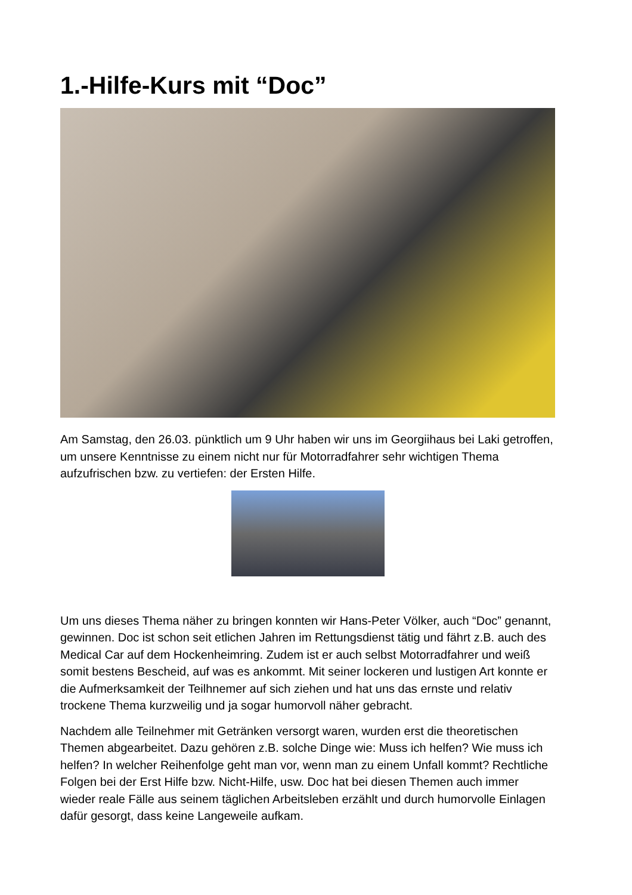1.-Hilfe-Kurs mit “Doc”
Am Samstag, den 26.03. pünktlich um 9 Uhr haben wir uns im Georgiihaus bei Laki getroffen, um unsere Kenntnisse zu einem nicht nur für Motorradfahrer sehr wichtigen Thema aufzufrischen bzw. zu vertiefen: der Ersten Hilfe.
Um uns dieses Thema näher zu bringen konnten wir Hans-Peter Völker, auch “Doc” genannt, gewinnen. Doc ist schon seit etlichen Jahren im Rettungsdienst tätig und fährt z.B. auch des Medical Car auf dem Hockenheimring. Zudem ist er auch selbst Motorradfahrer und weiß somit bestens Bescheid, auf was es ankommt. Mit seiner lockeren und lustigen Art konnte er die Aufmerksamkeit der Teilhnemer auf sich ziehen und hat uns das ernste und relativ trockene Thema kurzweilig und ja sogar humorvoll näher gebracht.
Nachdem alle Teilnehmer mit Getränken versorgt waren, wurden erst die theoretischen Themen abgearbeitet. Dazu gehören z.B. solche Dinge wie: Muss ich helfen? Wie muss ich helfen? In welcher Reihenfolge geht man vor, wenn man zu einem Unfall kommt? Rechtliche Folgen bei der Erst Hilfe bzw. Nicht-Hilfe, usw. Doc hat bei diesen Themen auch immer wieder reale Fälle aus seinem täglichen Arbeitsleben erzählt und durch humorvolle Einlagen dafür gesorgt, dass keine Langeweile aufkam.